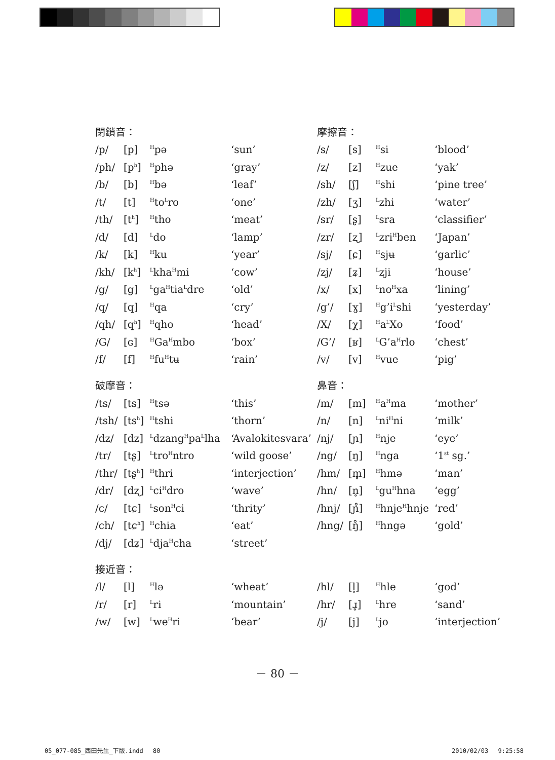| 閉鎖音： | | | | 摩擦音： | | | |
| /p/ | [p] | <sup>H</sup>pə | ‘sun’ | /s/ | [s] | <sup>H</sup>si | ‘blood’ |
| /ph/ | [p<sup>h</sup>] | <sup>H</sup>phə | ‘gray’ | /z/ | [z] | <sup>H</sup>zue | ‘yak’ |
| /b/ | [b] | <sup>H</sup>bə | ‘leaf’ | /sh/ | [ʃ] | <sup>H</sup>shi | ‘pine tree’ |
| /t/ | [t] | <sup>H</sup>to<sup>L</sup>ro | ‘one’ | /zh/ | [ʒ] | <sup>L</sup>zhi | ‘water’ |
| /th/ | [t<sup>h</sup>] | <sup>H</sup>tho | ‘meat’ | /sr/ | [ʂ] | <sup>L</sup>sra | ‘classifier’ |
| /d/ | [d] | <sup>L</sup>do | ‘lamp’ | /zr/ | [ʐ] | <sup>L</sup>zri<sup>H</sup>ben | ‘Japan’ |
| /k/ | [k] | <sup>H</sup>ku | ‘year’ | /sj/ | [ɕ] | <sup>H</sup>sjʉ | ‘garlic’ |
| /kh/ | [k<sup>h</sup>] | <sup>L</sup>kha<sup>H</sup>mi | ‘cow’ | /zj/ | [ʑ] | <sup>L</sup>zji | ‘house’ |
| /g/ | [g] | <sup>L</sup>ga<sup>H</sup>tia<sup>L</sup>dre | ‘old’ | /x/ | [x] | <sup>L</sup>no<sup>H</sup>xa | ‘lining’ |
| /q/ | [q] | <sup>H</sup>qa | ‘cry’ | /g’/ | [ɣ] | <sup>H</sup>g’i<sup>L</sup>shi | ‘yesterday’ |
| /qh/ | [q<sup>h</sup>] | <sup>H</sup>qho | ‘head’ | /X/ | [χ] | <sup>H</sup>a<sup>L</sup>Xo | ‘food’ |
| /G/ | [ɢ] | <sup>H</sup>Ga<sup>H</sup>mbo | ‘box’ | /G’/ | [ʁ] | <sup>L</sup>G’a<sup>H</sup>rlo | ‘chest’ |
| /f/ | [f] | <sup>H</sup>fu<sup>H</sup>tʉ | ‘rain’ | /v/ | [v] | <sup>H</sup>vue | ‘pig’ |
| 破摩音： | | | | 鼻音： | | | |
| /ts/ | [ts] | <sup>H</sup>tsə | ‘this’ | /m/ | [m] | <sup>H</sup>a<sup>H</sup>ma | ‘mother’ |
| /tsh/ | [ts<sup>h</sup>] | <sup>H</sup>tshi | ‘thorn’ | /n/ | [n] | <sup>L</sup>ni<sup>H</sup>ni | ‘milk’ |
| /dz/ | [dz] | <sup>L</sup>dzang<sup>H</sup>pa<sup>L</sup>lha | ‘Avalokitesvara’ | /nj/ | [ɲ] | <sup>H</sup>nje | ‘eye’ |
| /tr/ | [tʂ] | <sup>L</sup>tro<sup>H</sup>ntro | ‘wild goose’ | /ng/ | [ŋ] | <sup>H</sup>nga | ‘1<sup>st</sup> sg.’ |
| /thr/ | [tʂ<sup>h</sup>] | <sup>H</sup>thri | ‘interjection’ | /hm/ | [m̥] | <sup>H</sup>hmə | ‘man’ |
| /dr/ | [dʐ] | <sup>L</sup>ci<sup>H</sup>dro | ‘wave’ | /hn/ | [n̥] | <sup>L</sup>gu<sup>H</sup>hna | ‘egg’ |
| /c/ | [tɕ] | <sup>L</sup>son<sup>H</sup>ci | ‘thrity’ | /hnj/ | [ɲ̊] | <sup>H</sup>hnje<sup>H</sup>hnje | ‘red’ |
| /ch/ | [tɕ<sup>h</sup>] | <sup>H</sup>chia | ‘eat’ | /hng/ | [ŋ̊] | <sup>H</sup>hngə | ‘gold’ |
| /dj/ | [dʑ] | <sup>L</sup>dja<sup>H</sup>cha | ‘street’ | | | | |
| 接近音： | | | | | | | |
| /l/ | [l] | <sup>H</sup>lə | ‘wheat’ | /hl/ | [l̥] | <sup>H</sup>hle | ‘god’ |
| /r/ | [r] | <sup>L</sup>ri | ‘mountain’ | /hr/ | [ɹ̥] | <sup>L</sup>hre | ‘sand’ |
| /w/ | [w] | <sup>L</sup>we<sup>H</sup>ri | ‘bear’ | /j/ | [j] | <sup>L</sup>jo | ‘interjection’ |
－ 80 －
05_077-085_西田先生_下版.indd　 80
2010/02/03　 9:25:58